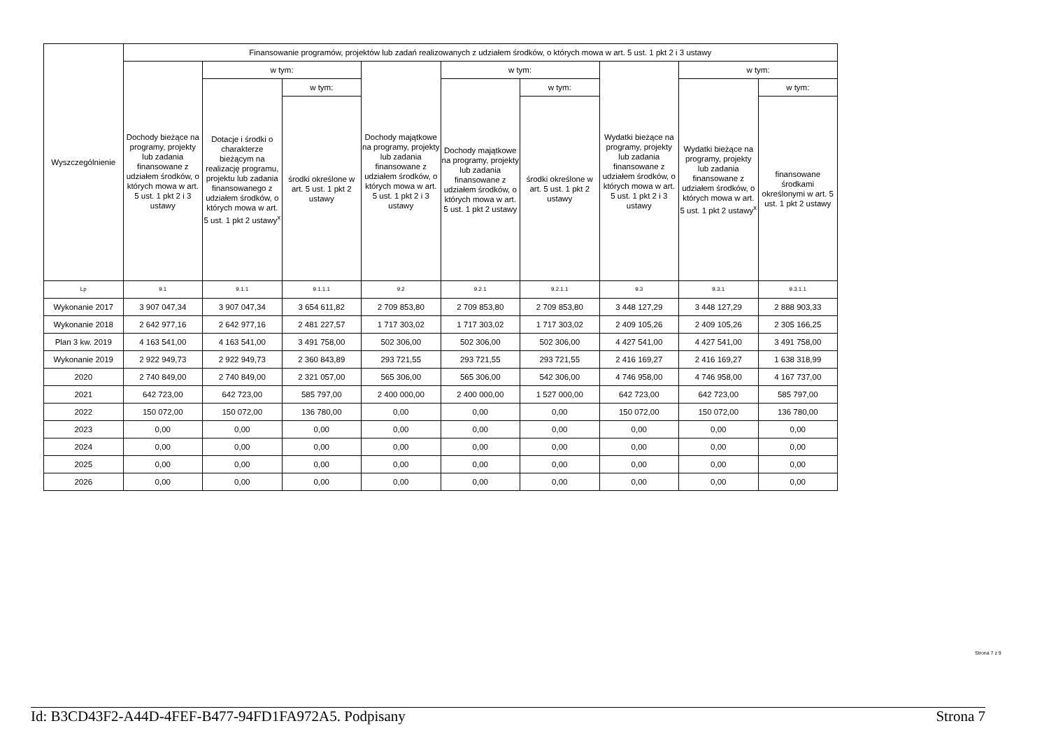| Wyszczególnienie | Finansowanie programów, projektów lub zadań realizowanych z udziałem środków, o których mowa w art. 5 ust. 1 pkt 2 i 3 ustawy | | | | | | | | |
| --- | --- | --- | --- | --- | --- | --- | --- | --- | --- |
| | Dochody bieżące na programy, projekty lub zadania finansowane z udziałem środków, o których mowa w art. 5 ust. 1 pkt 2 i 3 ustawy | w tym: | | Dochody majątkowe na programy, projekty lub zadania finansowane z udziałem środków, o których mowa w art. 5 ust. 1 pkt 2 i 3 ustawy | w tym: | | Wydatki bieżące na programy, projekty lub zadania finansowane z udziałem środków, o których mowa w art. 5 ust. 1 pkt 2 i 3 ustawy | w tym: | |
| | | Dotacje i środki o charakterze bieżącym na realizację programu, projektu lub zadania finansowanego z udziałem środków, o których mowa w art. 5 ust. 1 pkt 2 ustawy<sup>x</sup> | w tym: | | Dochody majątkowe na programy, projekty lub zadania finansowane z udziałem środków, o których mowa w art. 5 ust. 1 pkt 2 ustawy | w tym: | | Wydatki bieżące na programy, projekty lub zadania finansowane z udziałem środków, o których mowa w art. 5 ust. 1 pkt 2 ustawy<sup>x</sup> | w tym: |
| | | | środki określone w art. 5 ust. 1 pkt 2 ustawy | | | środki określone w art. 5 ust. 1 pkt 2 ustawy | | | finansowane środkami określonymi w art. 5 ust. 1 pkt 2 ustawy |
| Lp | 9.1 | 9.1.1 | 9.1.1.1 | 9.2 | 9.2.1 | 9.2.1.1 | 9.3 | 9.3.1 | 9.3.1.1 |
| Wykonanie 2017 | 3 907 047,34 | 3 907 047,34 | 3 654 611,82 | 2 709 853,80 | 2 709 853,80 | 2 709 853,80 | 3 448 127,29 | 3 448 127,29 | 2 888 903,33 |
| Wykonanie 2018 | 2 642 977,16 | 2 642 977,16 | 2 481 227,57 | 1 717 303,02 | 1 717 303,02 | 1 717 303,02 | 2 409 105,26 | 2 409 105,26 | 2 305 166,25 |
| Plan 3 kw. 2019 | 4 163 541,00 | 4 163 541,00 | 3 491 758,00 | 502 306,00 | 502 306,00 | 502 306,00 | 4 427 541,00 | 4 427 541,00 | 3 491 758,00 |
| Wykonanie 2019 | 2 922 949,73 | 2 922 949,73 | 2 360 843,89 | 293 721,55 | 293 721,55 | 293 721,55 | 2 416 169,27 | 2 416 169,27 | 1 638 318,99 |
| 2020 | 2 740 849,00 | 2 740 849,00 | 2 321 057,00 | 565 306,00 | 565 306,00 | 542 306,00 | 4 746 958,00 | 4 746 958,00 | 4 167 737,00 |
| 2021 | 642 723,00 | 642 723,00 | 585 797,00 | 2 400 000,00 | 2 400 000,00 | 1 527 000,00 | 642 723,00 | 642 723,00 | 585 797,00 |
| 2022 | 150 072,00 | 150 072,00 | 136 780,00 | 0,00 | 0,00 | 0,00 | 150 072,00 | 150 072,00 | 136 780,00 |
| 2023 | 0,00 | 0,00 | 0,00 | 0,00 | 0,00 | 0,00 | 0,00 | 0,00 | 0,00 |
| 2024 | 0,00 | 0,00 | 0,00 | 0,00 | 0,00 | 0,00 | 0,00 | 0,00 | 0,00 |
| 2025 | 0,00 | 0,00 | 0,00 | 0,00 | 0,00 | 0,00 | 0,00 | 0,00 | 0,00 |
| 2026 | 0,00 | 0,00 | 0,00 | 0,00 | 0,00 | 0,00 | 0,00 | 0,00 | 0,00 |
Strona 7 z 9
Id: B3CD43F2-A44D-4FEF-B477-94FD1FA972A5. Podpisany Strona 7